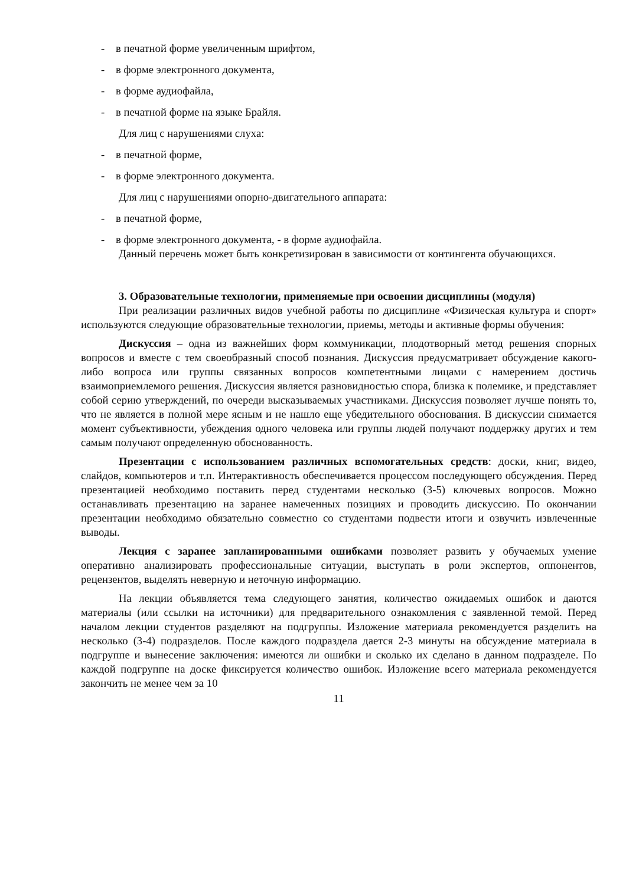- в печатной форме увеличенным шрифтом,
- в форме электронного документа,
- в форме аудиофайла,
- в печатной форме на языке Брайля.
Для лиц с нарушениями слуха:
- в печатной форме,
- в форме электронного документа.
Для лиц с нарушениями опорно-двигательного аппарата:
- в печатной форме,
- в форме электронного документа, - в форме аудиофайла.
Данный перечень может быть конкретизирован в зависимости от контингента обучающихся.
3. Образовательные технологии, применяемые при освоении дисциплины (модуля)
При реализации различных видов учебной работы по дисциплине «Физическая культура и спорт» используются следующие образовательные технологии, приемы, методы и активные формы обучения:
Дискуссия – одна из важнейших форм коммуникации, плодотворный метод решения спорных вопросов и вместе с тем своеобразный способ познания. Дискуссия предусматривает обсуждение какого-либо вопроса или группы связанных вопросов компетентными лицами с намерением достичь взаимоприемлемого решения. Дискуссия является разновидностью спора, близка к полемике, и представляет собой серию утверждений, по очереди высказываемых участниками. Дискуссия позволяет лучше понять то, что не является в полной мере ясным и не нашло еще убедительного обоснования. В дискуссии снимается момент субъективности, убеждения одного человека или группы людей получают поддержку других и тем самым получают определенную обоснованность.
Презентации с использованием различных вспомогательных средств: доски, книг, видео, слайдов, компьютеров и т.п. Интерактивность обеспечивается процессом последующего обсуждения. Перед презентацией необходимо поставить перед студентами несколько (3-5) ключевых вопросов. Можно останавливать презентацию на заранее намеченных позициях и проводить дискуссию. По окончании презентации необходимо обязательно совместно со студентами подвести итоги и озвучить извлеченные выводы.
Лекция с заранее запланированными ошибками позволяет развить у обучаемых умение оперативно анализировать профессиональные ситуации, выступать в роли экспертов, оппонентов, рецензентов, выделять неверную и неточную информацию.
На лекции объявляется тема следующего занятия, количество ожидаемых ошибок и даются материалы (или ссылки на источники) для предварительного ознакомления с заявленной темой. Перед началом лекции студентов разделяют на подгруппы. Изложение материала рекомендуется разделить на несколько (3-4) подразделов. После каждого подраздела дается 2-3 минуты на обсуждение материала в подгруппе и вынесение заключения: имеются ли ошибки и сколько их сделано в данном подразделе. По каждой подгруппе на доске фиксируется количество ошибок. Изложение всего материала рекомендуется закончить не менее чем за 10
11